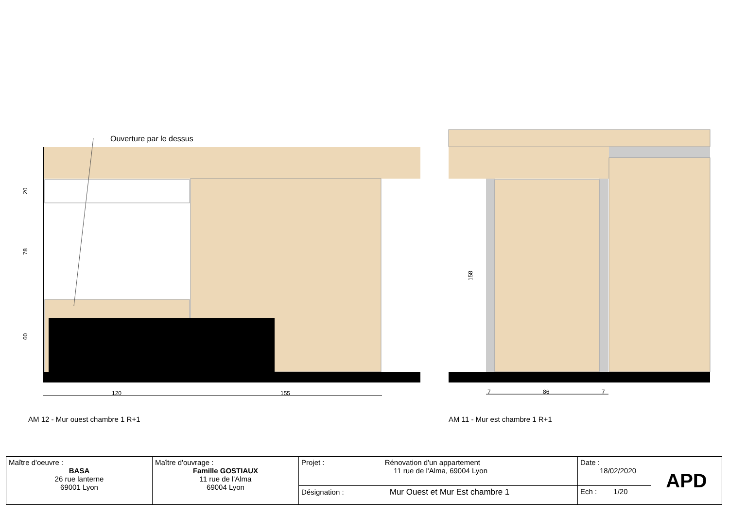Ouverture par le dessus
120
155
20
78
60
158
7
86
7
AM 12 - Mur ouest chambre 1 R+1
AM 11 - Mur est chambre 1 R+1
| Maître d'oeuvre : BASA 26 rue lanterne 69001 Lyon | Maître d'ouvrage : Famille GOSTIAUX 11 rue de l'Alma 69004 Lyon | Projet : Rénovation d'un appartement 11 rue de l'Alma, 69004 Lyon | Date : 18/02/2020 | APD |
| | | Désignation : Mur Ouest et Mur Est chambre 1 | Ech : 1/20 | |